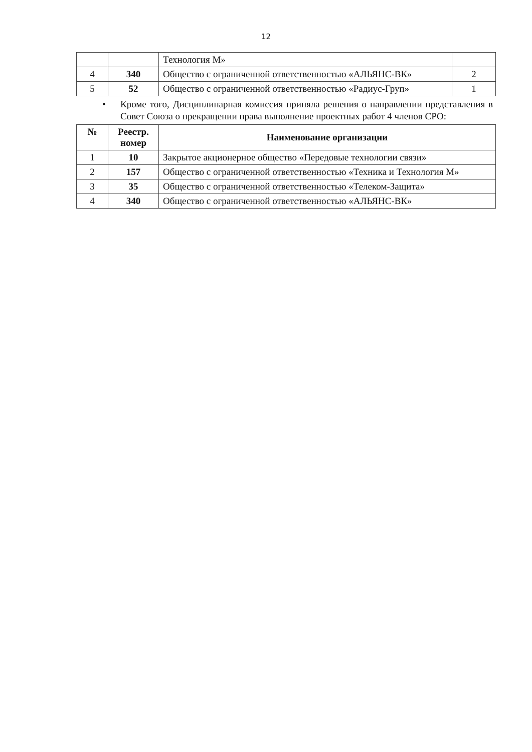12
| | | Технология М» | |
| 4 | 340 | Общество с ограниченной ответственностью «АЛЬЯНС-ВК» | 2 |
| 5 | 52 | Общество с ограниченной ответственностью «Радиус-Груп» | 1 |
• Кроме того, Дисциплинарная комиссия приняла решения о направлении представления в Совет Союза о прекращении права выполнение проектных работ 4 членов СРО:
| № | Реестр. номер | Наименование организации |
| --- | --- | --- |
| 1 | 10 | Закрытое акционерное общество «Передовые технологии связи» |
| 2 | 157 | Общество с ограниченной ответственностью «Техника и Технология М» |
| 3 | 35 | Общество с ограниченной ответственностью «Телеком-Защита» |
| 4 | 340 | Общество с ограниченной ответственностью «АЛЬЯНС-ВК» |